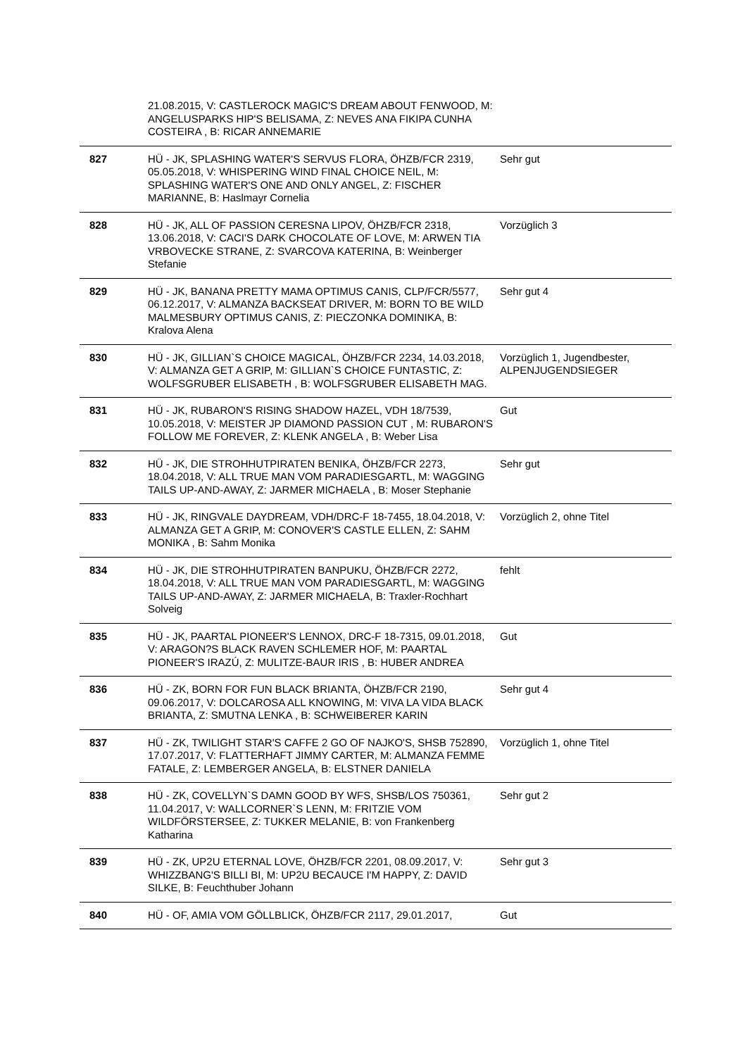| | 21.08.2015, V: CASTLEROCK MAGIC'S DREAM ABOUT FENWOOD, M: ANGELUSPARKS HIP'S BELISAMA, Z: NEVES ANA FIKIPA CUNHA COSTEIRA , B: RICAR ANNEMARIE | |
| 827 | HÜ - JK, SPLASHING WATER'S SERVUS FLORA, ÖHZB/FCR 2319, 05.05.2018, V: WHISPERING WIND FINAL CHOICE NEIL, M: SPLASHING WATER'S ONE AND ONLY ANGEL, Z: FISCHER MARIANNE, B: Haslmayr Cornelia | Sehr gut |
| 828 | HÜ - JK, ALL OF PASSION CERESNA LIPOV, ÖHZB/FCR 2318, 13.06.2018, V: CACI'S DARK CHOCOLATE OF LOVE, M: ARWEN TIA VRBOVECKE STRANE, Z: SVARCOVA KATERINA, B: Weinberger Stefanie | Vorzüglich 3 |
| 829 | HÜ - JK, BANANA PRETTY MAMA OPTIMUS CANIS, CLP/FCR/5577, 06.12.2017, V: ALMANZA BACKSEAT DRIVER, M: BORN TO BE WILD MALMESBURY OPTIMUS CANIS, Z: PIECZONKA DOMINIKA, B: Kralova Alena | Sehr gut 4 |
| 830 | HÜ - JK, GILLIAN`S CHOICE MAGICAL, ÖHZB/FCR 2234, 14.03.2018, V: ALMANZA GET A GRIP, M: GILLIAN`S CHOICE FUNTASTIC, Z: WOLFSGRUBER ELISABETH , B: WOLFSGRUBER ELISABETH MAG. | Vorzüglich 1, Jugendbester, ALPENJUGENDSIEGER |
| 831 | HÜ - JK, RUBARON'S RISING SHADOW HAZEL, VDH 18/7539, 10.05.2018, V: MEISTER JP DIAMOND PASSION CUT , M: RUBARON'S FOLLOW ME FOREVER, Z: KLENK ANGELA , B: Weber Lisa | Gut |
| 832 | HÜ - JK, DIE STROHHUTPIRATEN BENIKA, ÖHZB/FCR 2273, 18.04.2018, V: ALL TRUE MAN VOM PARADIESGARTL, M: WAGGING TAILS UP-AND-AWAY, Z: JARMER MICHAELA , B: Moser Stephanie | Sehr gut |
| 833 | HÜ - JK, RINGVALE DAYDREAM, VDH/DRC-F 18-7455, 18.04.2018, V: ALMANZA GET A GRIP, M: CONOVER'S CASTLE ELLEN, Z: SAHM MONIKA , B: Sahm Monika | Vorzüglich 2, ohne Titel |
| 834 | HÜ - JK, DIE STROHHUTPIRATEN BANPUKU, ÖHZB/FCR 2272, 18.04.2018, V: ALL TRUE MAN VOM PARADIESGARTL, M: WAGGING TAILS UP-AND-AWAY, Z: JARMER MICHAELA, B: Traxler-Rochhart Solveig | fehlt |
| 835 | HÜ - JK, PAARTAL PIONEER'S LENNOX, DRC-F 18-7315, 09.01.2018, V: ARAGON?S BLACK RAVEN SCHLEMER HOF, M: PAARTAL PIONEER'S IRAZÚ, Z: MULITZE-BAUR IRIS , B: HUBER ANDREA | Gut |
| 836 | HÜ - ZK, BORN FOR FUN BLACK BRIANTA, ÖHZB/FCR 2190, 09.06.2017, V: DOLCAROSA ALL KNOWING, M: VIVA LA VIDA BLACK BRIANTA, Z: SMUTNA LENKA , B: SCHWEIBERER KARIN | Sehr gut 4 |
| 837 | HÜ - ZK, TWILIGHT STAR'S CAFFE 2 GO OF NAJKO'S, SHSB 752890, 17.07.2017, V: FLATTERHAFT JIMMY CARTER, M: ALMANZA FEMME FATALE, Z: LEMBERGER ANGELA, B: ELSTNER DANIELA | Vorzüglich 1, ohne Titel |
| 838 | HÜ - ZK, COVELLYN`S DAMN GOOD BY WFS, SHSB/LOS 750361, 11.04.2017, V: WALLCORNER`S LENN, M: FRITZIE VOM WILDFÖRSTERSEE, Z: TUKKER MELANIE, B: von Frankenberg Katharina | Sehr gut 2 |
| 839 | HÜ - ZK, UP2U ETERNAL LOVE, ÖHZB/FCR 2201, 08.09.2017, V: WHIZZBANG'S BILLI BI, M: UP2U BECAUCE I'M HAPPY, Z: DAVID SILKE, B: Feuchthuber Johann | Sehr gut 3 |
| 840 | HÜ - OF, AMIA VOM GÖLLBLICK, ÖHZB/FCR 2117, 29.01.2017, | Gut |